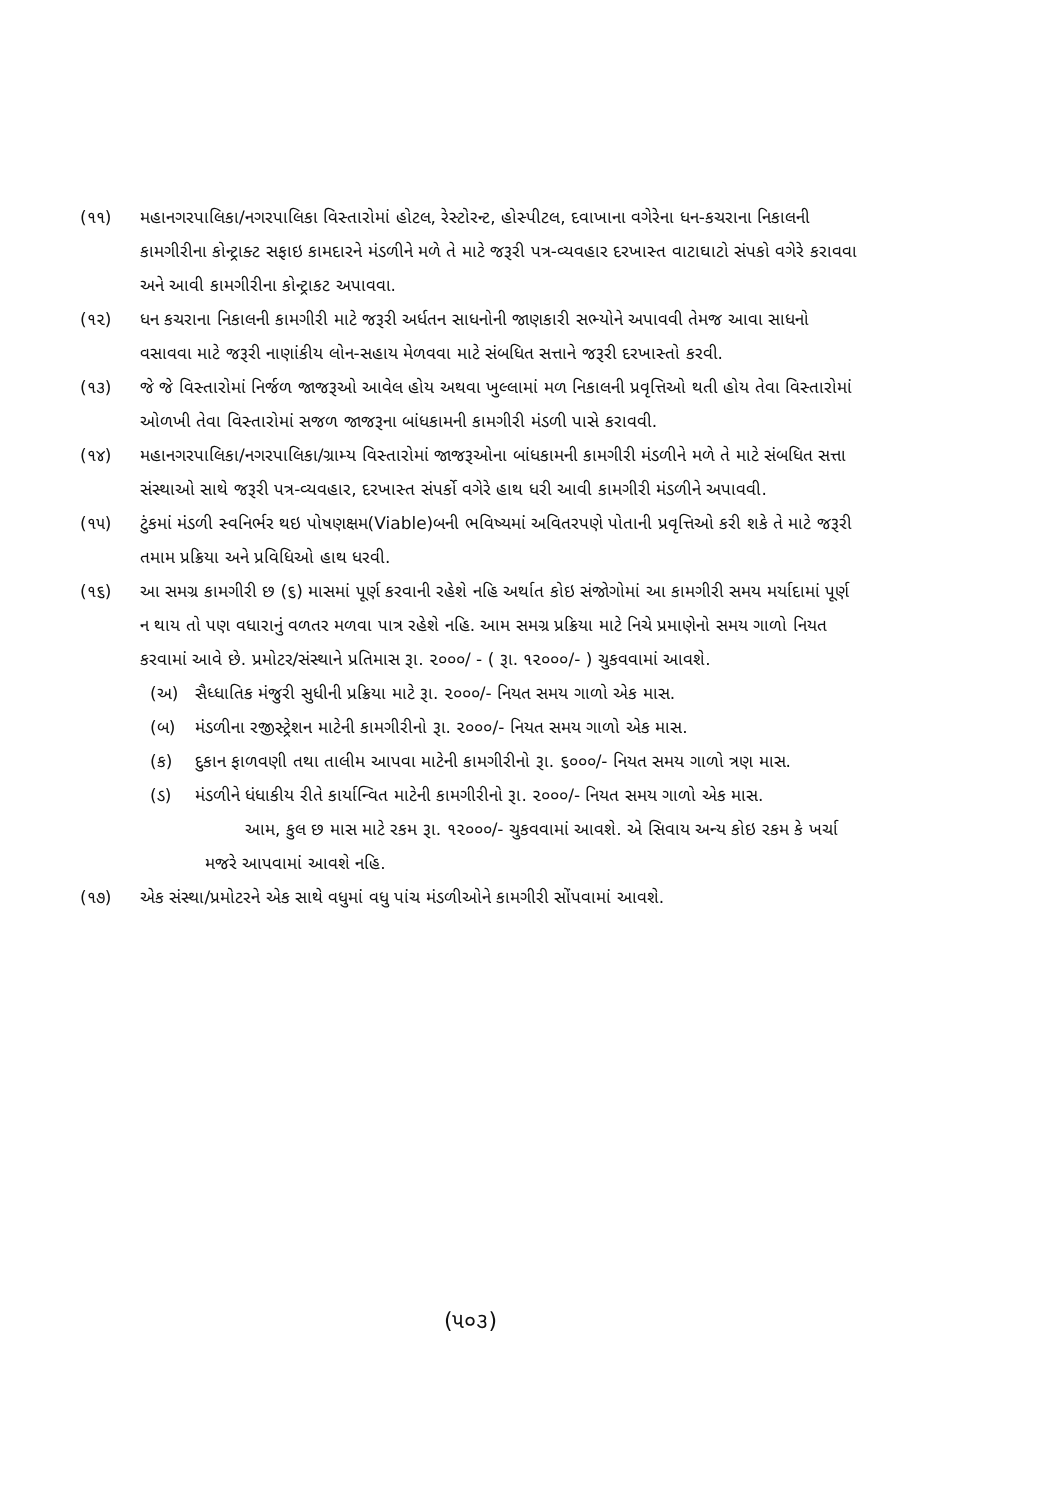(૧૧) મહાનગરપાલિકા/નગરપાલિકા વિસ્તારોમાં હોટલ, રેસ્ટોરન્ટ, હોસ્પીટલ, દવાખાના વગેરેના ધન-કચરાના નિકાલની કામગીરીના કોન્ટ્રાક્ટ સફાઇ કામદારને મંડળીને મળે તે માટે જરૂરી પત્ર-વ્યવહાર દરખાસ્ત વાટાઘાટો સંપકો વગેરે કરાવવા અને આવી કામગીરીના કોન્ટ્રાકટ અપાવવા.
(૧૨) ધન કચરાના નિકાલની કામગીરી માટે જરૂરી અર્ધતન સાધનોની જાણકારી સભ્યોને અપાવવી તેમજ આવા સાધનો વસાવવા માટે જરૂરી નાણાંકીય લોન-સહાય મેળવવા માટે સંબધિત સત્તાને જરૂરી દરખાસ્તો કરવી.
(૧૩) જે જે વિસ્તારોમાં નિર્જળ જાજરૂઓ આવેલ હોય અથવા ખુલ્લામાં મળ નિકાલની પ્રવૃત્તિઓ થતી હોય તેવા વિસ્તારોમાં ઓળખી તેવા વિસ્તારોમાં સજળ જાજરૂના બાંધકામની કામગીરી મંડળી પાસે કરાવવી.
(૧૪) મહાનગરપાલિકા/નગરપાલિકા/ગ્રામ્ય વિસ્તારોમાં જાજરૂઓના બાંધકામની કામગીરી મંડળીને મળે તે માટે સંબધિત સત્તા સંસ્થાઓ સાથે જરૂરી પત્ર-વ્યવહાર, દરખાસ્ત સંપર્કો વગેરે હાથ ધરી આવી કામગીરી મંડળીને અપાવવી.
(૧૫) ટુંકમાં મંડળી સ્વનિર્ભર થઇ પોષણક્ષમ(Viable)બની ભવિષ્યમાં અવિતરપણે પોતાની પ્રવૃત્તિઓ કરી શકે તે માટે જરૂરી તમામ પ્રક્રિયા અને પ્રવિધિઓ હાથ ધરવી.
(૧૬) આ સમગ્ર કામગીરી છ (૬) માસમાં પૂર્ણ કરવાની રહેશે નહિ અર્થાત કોઇ સંજોગોમાં આ કામગીરી સમય મર્યાદામાં પૂર્ણ ન થાય તો પણ વધારાનું વળતર મળવા પાત્ર રહેશે નહિ. આમ સમગ્ર પ્રક્રિયા માટે નિચે પ્રમાણેનો સમય ગાળો નિયત કરવામાં આવે છે. પ્રમોટર/સંસ્થાને પ્રતિમાસ રૂા. ૨૦૦૦/ - ( રૂા. ૧૨૦૦૦/- ) ચુકવવામાં આવશે.
(અ) સૈધ્ધાતિક મંજુરી સુધીની પ્રક્રિયા માટે રૂા. ૨૦૦૦/- નિયત સમય ગાળો એક માસ.
(બ) મંડળીના રજીસ્ટ્રેશન માટેની કામગીરીનો રૂા. ૨૦૦૦/- નિયત સમય ગાળો એક માસ.
(ક) દુકાન ફાળવણી તથા તાલીમ આપવા માટેની કામગીરીનો રૂા. ૬૦૦૦/- નિયત સમય ગાળો ત્રણ માસ.
(ડ) મંડળીને ધંધાકીય રીતે કાર્યાન્વિત માટેની કામગીરીનો રૂા. ૨૦૦૦/- નિયત સમય ગાળો એક માસ.
આમ, કુલ છ માસ માટે રકમ રૂા. ૧૨૦૦૦/- ચુકવવામાં આવશે. એ સિવાય અન્ય કોઇ રકમ કે ખર્ચા મજરે આપવામાં આવશે નહિ.
(૧૭) એક સંસ્થા/પ્રમોટરને એક સાથે વધુમાં વધુ પાંચ મંડળીઓને કામગીરી સોંપવામાં આવશે.
(૫૦૩)